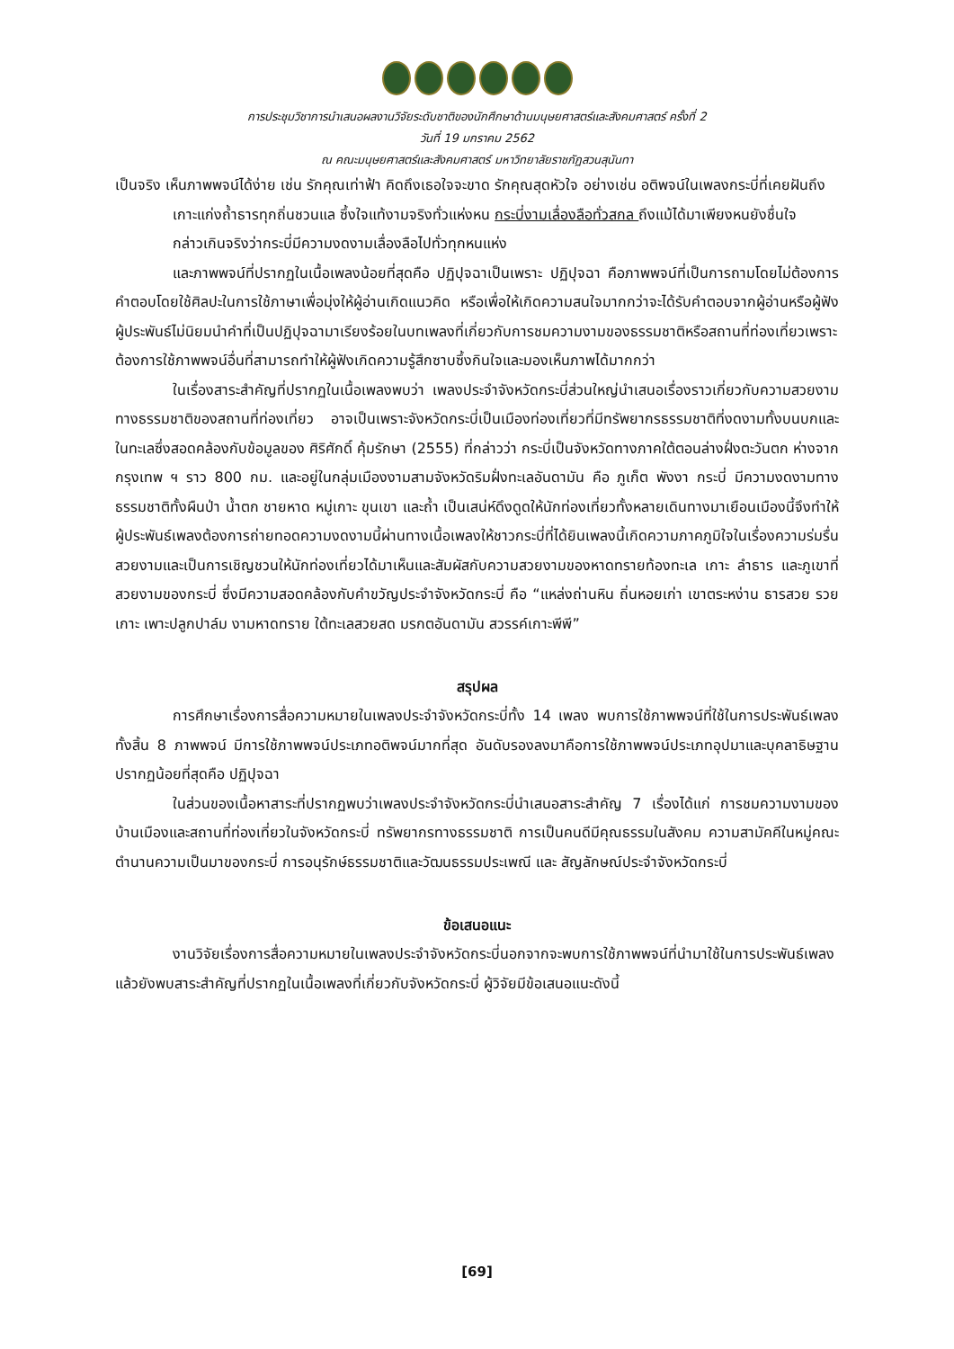การประชุมวิชาการนำเสนอผลงานวิจัยระดับชาติของนักศึกษาด้านมนุษยศาสตร์และสังคมศาสตร์ ครั้งที่ 2
วันที่ 19 มกราคม 2562
ณ คณะมนุษยศาสตร์และสังคมศาสตร์ มหาวิทยาลัยราชภัฏสวนสุนันทา
เป็นจริง เห็นภาพพจน์ได้ง่าย เช่น รักคุณเท่าฟ้า คิดถึงเธอใจจะขาด รักคุณสุดหัวใจ อย่างเช่น อติพจน์ในเพลงกระบี่ที่เคยฝันถึง
เกาะแก่งถ้ำธารทุกถิ่นชวนแล ซึ้งใจแท้งามจริงทั่วแห่งหน กระบี่งามเลื่องลือทั่วสกล ถึงแม้ได้มาเพียงหนยังชื่นใจ
กล่าวเกินจริงว่ากระบี่มีความงดงามเลื่องลือไปทั่วทุกหนแห่ง
และภาพพจน์ที่ปรากฏในเนื้อเพลงน้อยที่สุดคือ ปฏิปุจฉาเป็นเพราะ ปฏิปุจฉา คือภาพพจน์ที่เป็นการถามโดยไม่ต้องการคำตอบโดยใช้ศิลปะในการใช้ภาษาเพื่อมุ่งให้ผู้อ่านเกิดแนวคิด หรือเพื่อให้เกิดความสนใจมากกว่าจะได้รับคำตอบจากผู้อ่านหรือผู้ฟัง ผู้ประพันธ์ไม่นิยมนำคำที่เป็นปฏิปุจฉามาเรียงร้อยในบทเพลงที่เกี่ยวกับการชมความงามของธรรมชาติหรือสถานที่ท่องเที่ยวเพราะต้องการใช้ภาพพจน์อื่นที่สามารถทำให้ผู้ฟังเกิดความรู้สึกซาบซึ้งกินใจและมองเห็นภาพได้มากกว่า
ในเรื่องสาระสำคัญที่ปรากฏในเนื้อเพลงพบว่า เพลงประจำจังหวัดกระบี่ส่วนใหญ่นำเสนอเรื่องราวเกี่ยวกับความสวยงามทางธรรมชาติของสถานที่ท่องเที่ยว อาจเป็นเพราะจังหวัดกระบี่เป็นเมืองท่องเที่ยวที่มีทรัพยากรธรรมชาติที่งดงามทั้งบนบกและในทะเลซึ่งสอดคล้องกับข้อมูลของ ศิริศักดิ์ คุ้มรักษา (2555) ที่กล่าวว่า กระบี่เป็นจังหวัดทางภาคใต้ตอนล่างฝั่งตะวันตก ห่างจากกรุงเทพ ฯ ราว 800 กม. และอยู่ในกลุ่มเมืองงามสามจังหวัดริมฝั่งทะเลอันดามัน คือ ภูเก็ต พังงา กระบี่ มีความงดงามทางธรรมชาติทั้งผืนป่า น้ำตก ชายหาด หมู่เกาะ ขุนเขา และถ้ำ เป็นเสน่ห์ดึงดูดให้นักท่องเที่ยวทั้งหลายเดินทางมาเยือนเมืองนี้จึงทำให้ผู้ประพันธ์เพลงต้องการถ่ายทอดความงดงามนี้ผ่านทางเนื้อเพลงให้ชาวกระบี่ที่ได้ยินเพลงนี้เกิดความภาคภูมิใจในเรื่องความร่มรื่นสวยงามและเป็นการเชิญชวนให้นักท่องเที่ยวได้มาเห็นและสัมผัสกับความสวยงามของหาดทรายท้องทะเล เกาะ ลำธาร และภูเขาที่สวยงามของกระบี่ ซึ่งมีความสอดคล้องกับคำขวัญประจำจังหวัดกระบี่ คือ “แหล่งถ่านหิน ถิ่นหอยเก่า เขาตระหง่าน ธารสวย รวยเกาะ เพาะปลูกปาล์ม งามหาดทราย ใต้ทะเลสวยสด มรกตอันดามัน สวรรค์เกาะพีพี”
สรุปผล
การศึกษาเรื่องการสื่อความหมายในเพลงประจำจังหวัดกระบี่ทั้ง 14 เพลง พบการใช้ภาพพจน์ที่ใช้ในการประพันธ์เพลงทั้งสิ้น 8 ภาพพจน์ มีการใช้ภาพพจน์ประเภทอติพจน์มากที่สุด อันดับรองลงมาคือการใช้ภาพพจน์ประเภทอุปมาและบุคลาธิษฐาน ปรากฏน้อยที่สุดคือ ปฏิปุจฉา
ในส่วนของเนื้อหาสาระที่ปรากฏพบว่าเพลงประจำจังหวัดกระบี่นำเสนอสาระสำคัญ 7 เรื่องได้แก่ การชมความงามของบ้านเมืองและสถานที่ท่องเที่ยวในจังหวัดกระบี่ ทรัพยากรทางธรรมชาติ การเป็นคนดีมีคุณธรรมในสังคม ความสามัคคีในหมู่คณะ ตำนานความเป็นมาของกระบี่ การอนุรักษ์ธรรมชาติและวัฒนธรรมประเพณี และ สัญลักษณ์ประจำจังหวัดกระบี่
ข้อเสนอแนะ
งานวิจัยเรื่องการสื่อความหมายในเพลงประจำจังหวัดกระบี่นอกจากจะพบการใช้ภาพพจน์ที่นำมาใช้ในการประพันธ์เพลงแล้วยังพบสาระสำคัญที่ปรากฏในเนื้อเพลงที่เกี่ยวกับจังหวัดกระบี่ ผู้วิจัยมีข้อเสนอแนะดังนี้
[69]